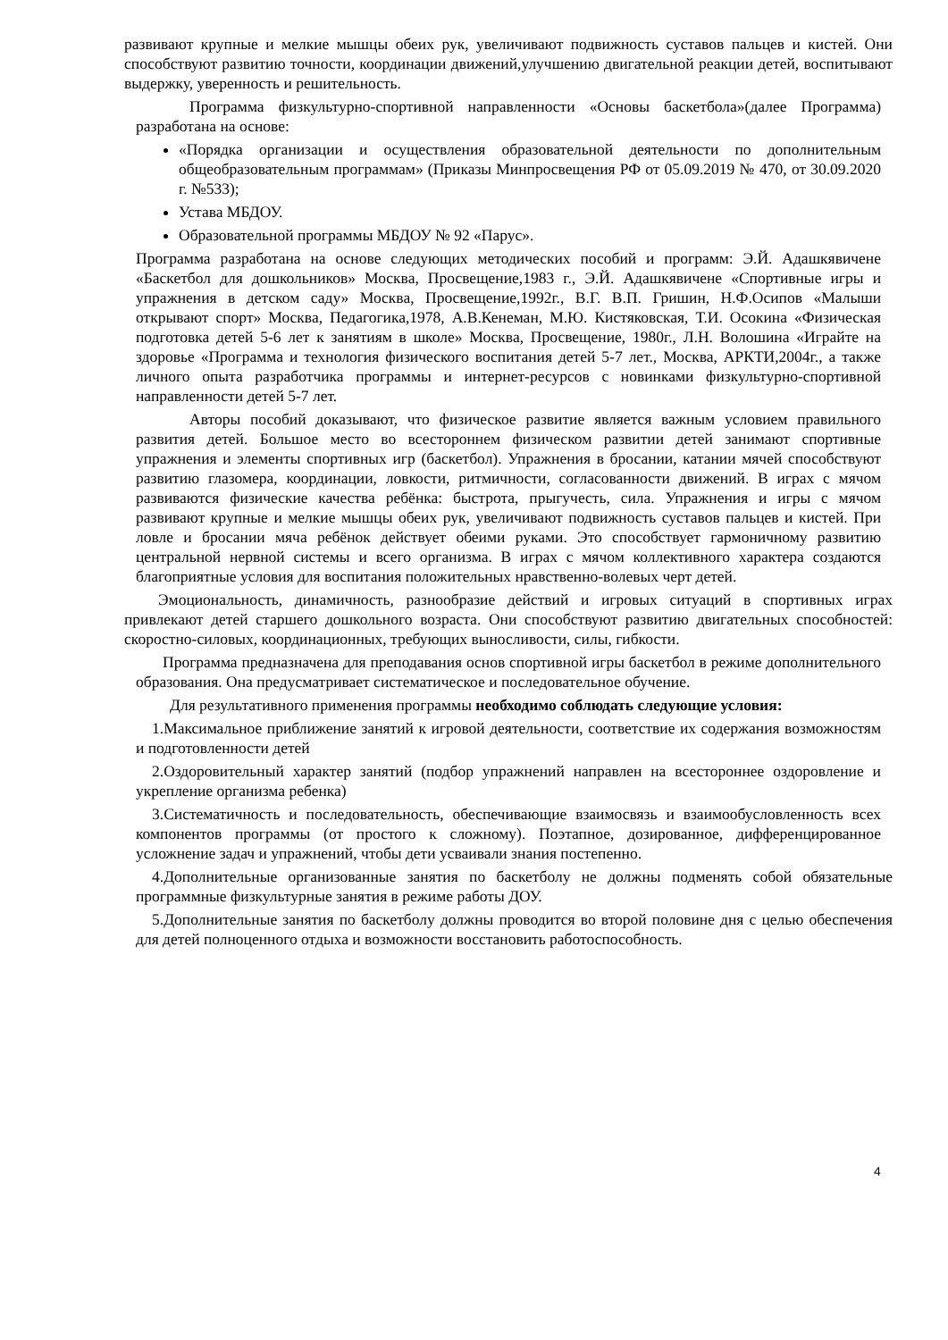развивают крупные и мелкие мышцы обеих рук, увеличивают подвижность суставов пальцев и кистей. Они способствуют развитию точности, координации движений,улучшению двигательной реакции детей, воспитывают выдержку, уверенность и решительность.
Программа физкультурно-спортивной направленности «Основы баскетбола»(далее Программа) разработана на основе:
«Порядка организации и осуществления образовательной деятельности по дополнительным общеобразовательным программам» (Приказы Минпросвещения РФ от 05.09.2019 № 470, от 30.09.2020 г. №533);
Устава МБДОУ.
Образовательной программы МБДОУ № 92 «Парус».
Программа разработана на основе следующих методических пособий и программ: Э.Й. Адашкявичене «Баскетбол для дошкольников» Москва, Просвещение,1983 г., Э.Й. Адашкявичене «Спортивные игры и упражнения в детском саду» Москва, Просвещение,1992г., В.Г. В.П. Гришин, Н.Ф.Осипов «Малыши открывают спорт» Москва, Педагогика,1978, А.В.Кенеман, М.Ю. Кистяковская, Т.И. Осокина «Физическая подготовка детей 5-6 лет к занятиям в школе» Москва, Просвещение, 1980г., Л.Н. Волошина «Играйте на здоровье «Программа и технология физического воспитания детей 5-7 лет., Москва, АРКТИ,2004г., а также личного опыта разработчика программы и интернет-ресурсов с новинками физкультурно-спортивной направленности детей 5-7 лет.
Авторы пособий доказывают, что физическое развитие является важным условием правильного развития детей. Большое место во всестороннем физическом развитии детей занимают спортивные упражнения и элементы спортивных игр (баскетбол). Упражнения в бросании, катании мячей способствуют развитию глазомера, координации, ловкости, ритмичности, согласованности движений. В играх с мячом развиваются физические качества ребёнка: быстрота, прыгучесть, сила. Упражнения и игры с мячом развивают крупные и мелкие мышцы обеих рук, увеличивают подвижность суставов пальцев и кистей. При ловле и бросании мяча ребёнок действует обеими руками. Это способствует гармоничному развитию центральной нервной системы и всего организма. В играх с мячом коллективного характера создаются благоприятные условия для воспитания положительных нравственно-волевых черт детей.
Эмоциональность, динамичность, разнообразие действий и игровых ситуаций в спортивных играх привлекают детей старшего дошкольного возраста. Они способствуют развитию двигательных способностей: скоростно-силовых, координационных, требующих выносливости, силы, гибкости.
Программа предназначена для преподавания основ спортивной игры баскетбол в режиме дополнительного образования. Она предусматривает систематическое и последовательное обучение.
Для результативного применения программы необходимо соблюдать следующие условия:
1.Максимальное приближение занятий к игровой деятельности, соответствие их содержания возможностям и подготовленности детей
2.Оздоровительный характер занятий (подбор упражнений направлен на всестороннее оздоровление и укрепление организма ребенка)
3.Систематичность и последовательность, обеспечивающие взаимосвязь и взаимообусловленность всех компонентов программы (от простого к сложному). Поэтапное, дозированное, дифференцированное усложнение задач и упражнений, чтобы дети усваивали знания постепенно.
4.Дополнительные организованные занятия по баскетболу не должны подменять собой обязательные программные физкультурные занятия в режиме работы ДОУ.
5.Дополнительные занятия по баскетболу должны проводится во второй половине дня с целью обеспечения для детей полноценного отдыха и возможности восстановить работоспособность.
4